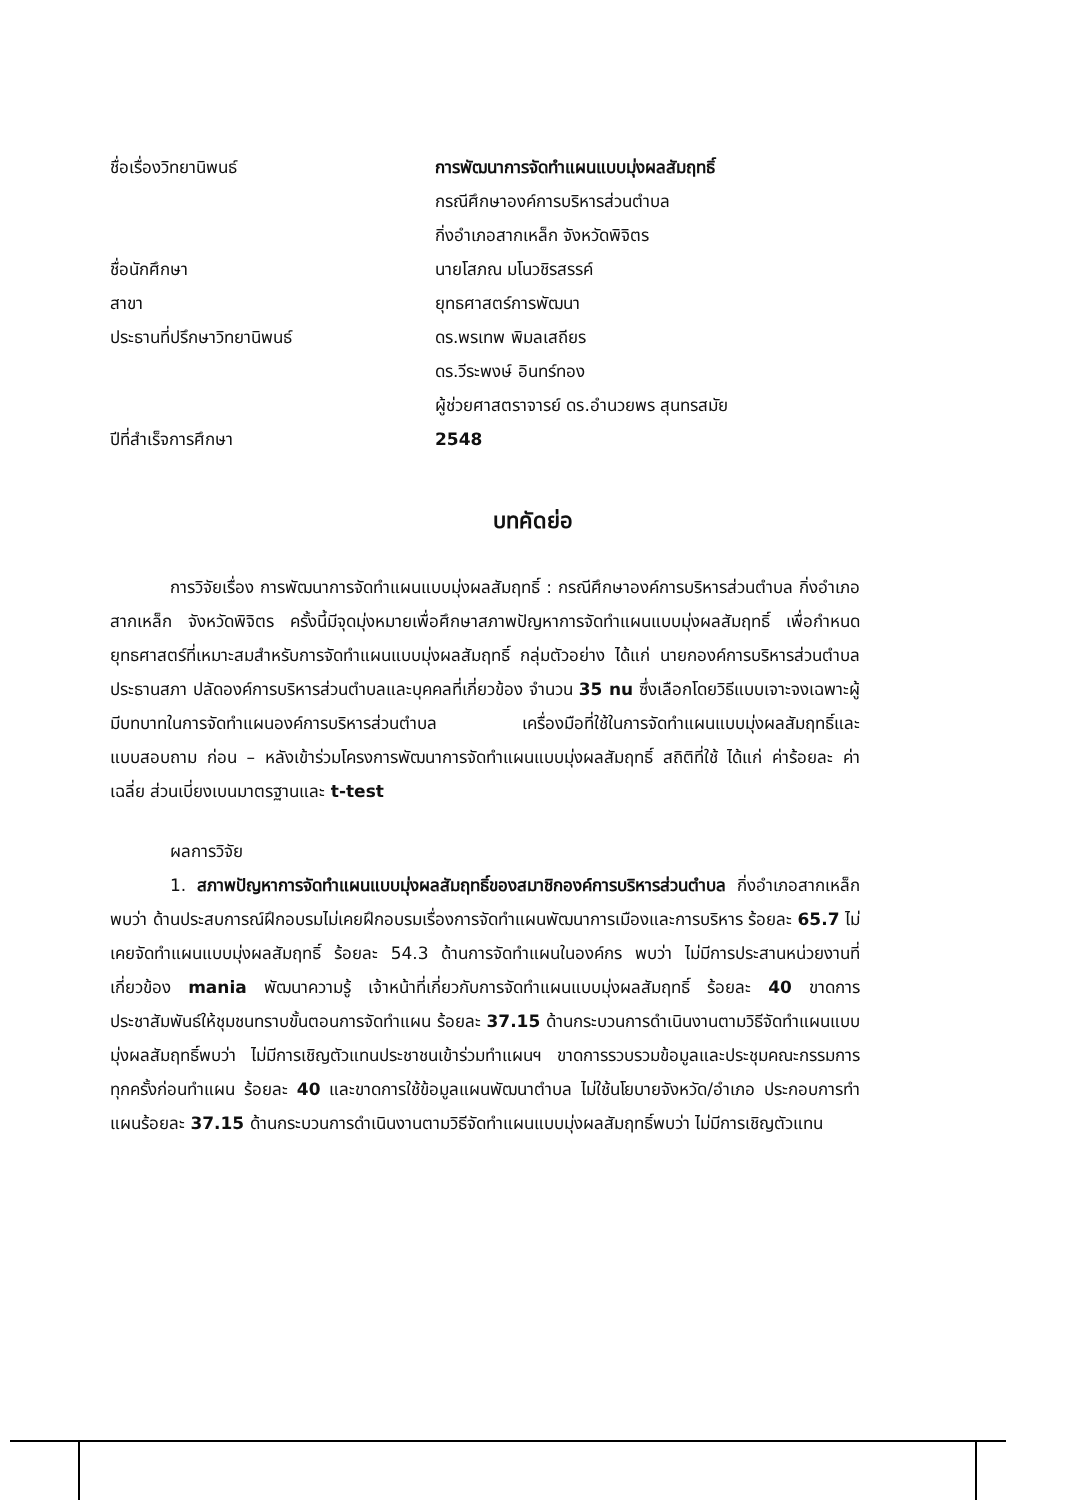ชื่อเรื่องวิทยานิพนธ์ การพัฒนาการจัดทำแผนแบบมุ่งผลสัมฤทธิ์
กรณีศึกษาองค์การบริหารส่วนตำบล
กิ่งอำเภอสากเหล็ก จังหวัดพิจิตร
ชื่อนักศึกษา นายโสภณ มโนวชิรสรรค์
สาขา ยุทธศาสตร์การพัฒนา
ประธานที่ปรึกษาวิทยานิพนธ์ ดร.พรเทพ พิมลเสถียร
ดร.วีระพงษ์ อินทร์ทอง
ผู้ช่วยศาสตราจารย์ ดร.อำนวยพร สุนทรสมัย
ปีที่สำเร็จการศึกษา 2548
บทคัดย่อ
การวิจัยเรื่อง การพัฒนาการจัดทำแผนแบบมุ่งผลสัมฤทธิ์ : กรณีศึกษาองค์การบริหารส่วนตำบล กิ่งอำเภอสากเหล็ก จังหวัดพิจิตร ครั้งนี้มีจุดมุ่งหมายเพื่อศึกษาสภาพปัญหาการจัดทำแผนแบบมุ่งผลสัมฤทธิ์ เพื่อกำหนดยุทธศาสตร์ที่เหมาะสมสำหรับการจัดทำแผนแบบมุ่งผลสัมฤทธิ์ กลุ่มตัวอย่าง ได้แก่ นายกองค์การบริหารส่วนตำบล ประธานสภา ปลัดองค์การบริหารส่วนตำบลและบุคคลที่เกี่ยวข้อง จำนวน 35 nu ซึ่งเลือกโดยวิธีแบบเจาะจงเฉพาะผู้มีบทบาทในการจัดทำแผนองค์การบริหารส่วนตำบล เครื่องมือที่ใช้ในการจัดทำแผนแบบมุ่งผลสัมฤทธิ์และแบบสอบถาม ก่อน – หลังเข้าร่วมโครงการพัฒนาการจัดทำแผนแบบมุ่งผลสัมฤทธิ์ สถิติที่ใช้ ได้แก่ ค่าร้อยละ ค่าเฉลี่ย ส่วนเบี่ยงเบนมาตรฐานและ t-test
ผลการวิจัย
1. สภาพปัญหาการจัดทำแผนแบบมุ่งผลสัมฤทธิ์ของสมาชิกองค์การบริหารส่วนตำบล กิ่งอำเภอสากเหล็ก พบว่า ด้านประสบการณ์ฝึกอบรมไม่เคยฝึกอบรมเรื่องการจัดทำแผนพัฒนาการเมืองและการบริหาร ร้อยละ 65.7 ไม่เคยจัดทำแผนแบบมุ่งผลสัมฤทธิ์ ร้อยละ 54.3 ด้านการจัดทำแผนในองค์กร พบว่า ไม่มีการประสานหน่วยงานที่เกี่ยวข้อง mania พัฒนาความรู้ เจ้าหน้าที่เกี่ยวกับการจัดทำแผนแบบมุ่งผลสัมฤทธิ์ ร้อยละ 40 ขาดการประชาสัมพันธ์ให้ชุมชนทราบขั้นตอนการจัดทำแผน ร้อยละ 37.15 ด้านกระบวนการดำเนินงานตามวิธีจัดทำแผนแบบมุ่งผลสัมฤทธิ์พบว่า ไม่มีการเชิญตัวแทนประชาชนเข้าร่วมทำแผนฯ ขาดการรวบรวมข้อมูลและประชุมคณะกรรมการทุกครั้งก่อนทำแผน ร้อยละ 40 และขาดการใช้ข้อมูลแผนพัฒนาตำบล ไม่ใช้นโยบายจังหวัด/อำเภอ ประกอบการทำแผนร้อยละ 37.15 ด้านกระบวนการดำเนินงานตามวิธีจัดทำแผนแบบมุ่งผลสัมฤทธิ์พบว่า ไม่มีการเชิญตัวแทน